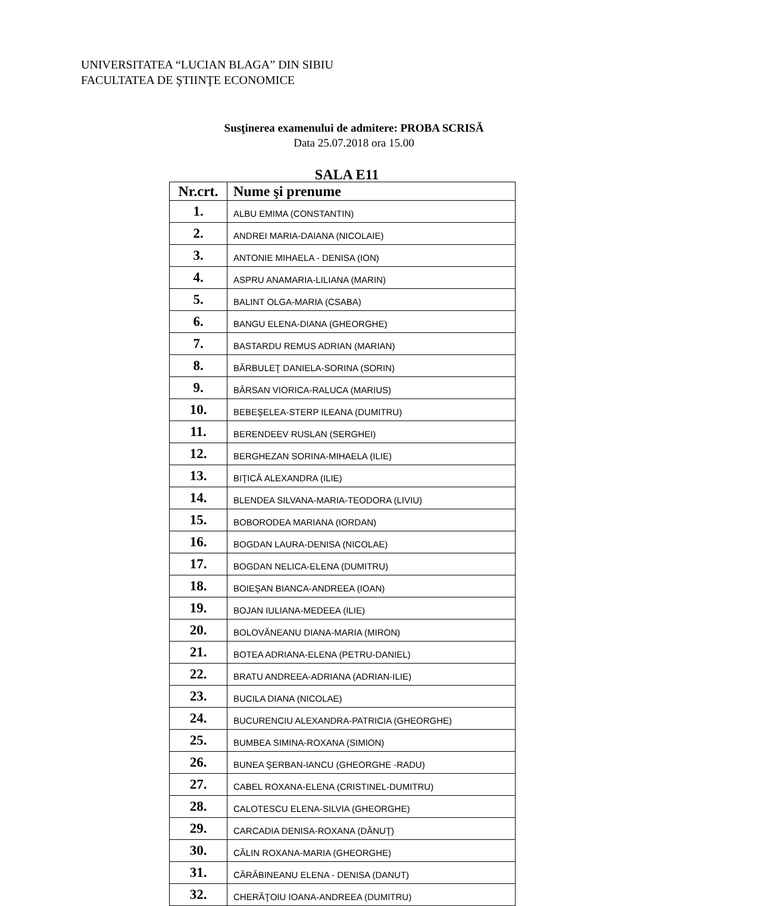UNIVERSITATEA “LUCIAN BLAGA” DIN SIBIU
FACULTATEA DE ŞTIINŢE ECONOMICE
Susţinerea examenului de admitere: PROBA SCRISĂ
Data 25.07.2018 ora 15.00
SALA E11
| Nr.crt. | Nume şi prenume |
| --- | --- |
| 1. | ALBU EMIMA (CONSTANTIN) |
| 2. | ANDREI MARIA-DAIANA (NICOLAIE) |
| 3. | ANTONIE MIHAELA - DENISA (ION) |
| 4. | ASPRU ANAMARIA-LILIANA (MARIN) |
| 5. | BALINT OLGA-MARIA (CSABA) |
| 6. | BANGU ELENA-DIANA (GHEORGHE) |
| 7. | BASTARDU REMUS ADRIAN (MARIAN) |
| 8. | BĂRBULEŢ DANIELA-SORINA (SORIN) |
| 9. | BÂRSAN VIORICA-RALUCA (MARIUS) |
| 10. | BEBEŞELEA-STERP ILEANA (DUMITRU) |
| 11. | BERENDEEV RUSLAN (SERGHEI) |
| 12. | BERGHEZAN SORINA-MIHAELA (ILIE) |
| 13. | BIŢICĂ ALEXANDRA (ILIE) |
| 14. | BLENDEA SILVANA-MARIA-TEODORA (LIVIU) |
| 15. | BOBORODEA MARIANA (IORDAN) |
| 16. | BOGDAN LAURA-DENISA (NICOLAE) |
| 17. | BOGDAN NELICA-ELENA (DUMITRU) |
| 18. | BOIEŞAN BIANCA-ANDREEA (IOAN) |
| 19. | BOJAN IULIANA-MEDEEA (ILIE) |
| 20. | BOLOVĂNEANU DIANA-MARIA (MIRON) |
| 21. | BOTEA ADRIANA-ELENA (PETRU-DANIEL) |
| 22. | BRATU ANDREEA-ADRIANA (ADRIAN-ILIE) |
| 23. | BUCILA DIANA (NICOLAE) |
| 24. | BUCURENCIU ALEXANDRA-PATRICIA (GHEORGHE) |
| 25. | BUMBEA SIMINA-ROXANA (SIMION) |
| 26. | BUNEA ŞERBAN-IANCU (GHEORGHE -RADU) |
| 27. | CABEL ROXANA-ELENA (CRISTINEL-DUMITRU) |
| 28. | CALOTESCU ELENA-SILVIA (GHEORGHE) |
| 29. | CARCADIA DENISA-ROXANA (DĂNUŢ) |
| 30. | CĂLIN ROXANA-MARIA (GHEORGHE) |
| 31. | CĂRĂBINEANU ELENA - DENISA (DANUT) |
| 32. | CHERĂŢOIU IOANA-ANDREEA (DUMITRU) |